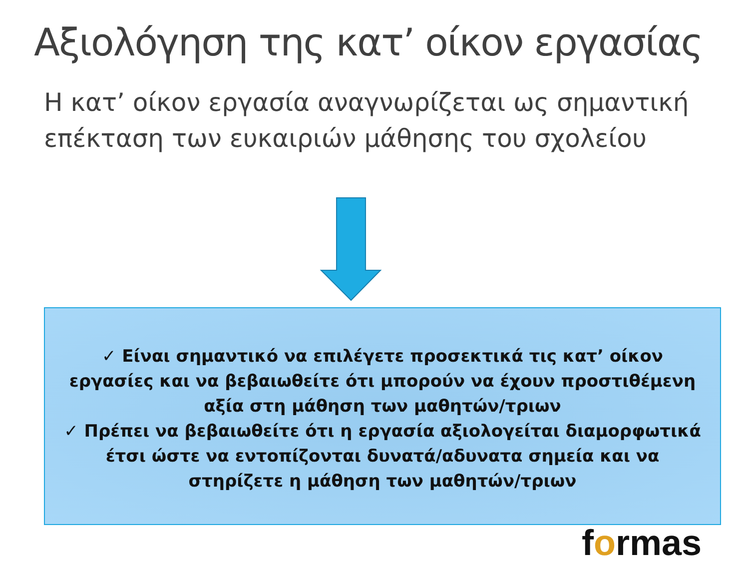Αξιολόγηση της κατ’ οίκον εργασίας
Η κατ’ οίκον εργασία αναγνωρίζεται ως σημαντική επέκταση των ευκαιριών μάθησης του σχολείου
✓ Είναι σημαντικό να επιλέγετε προσεκτικά τις κατ’ οίκον εργασίες και να βεβαιωθείτε ότι μπορούν να έχουν προστιθέμενη αξία στη μάθηση των μαθητών/τριων
✓ Πρέπει να βεβαιωθείτε ότι η εργασία αξιολογείται διαμορφωτικά έτσι ώστε να εντοπίζονται δυνατά/αδυνατα σημεία και να στηρίζετε η μάθηση των μαθητών/τριων
formas